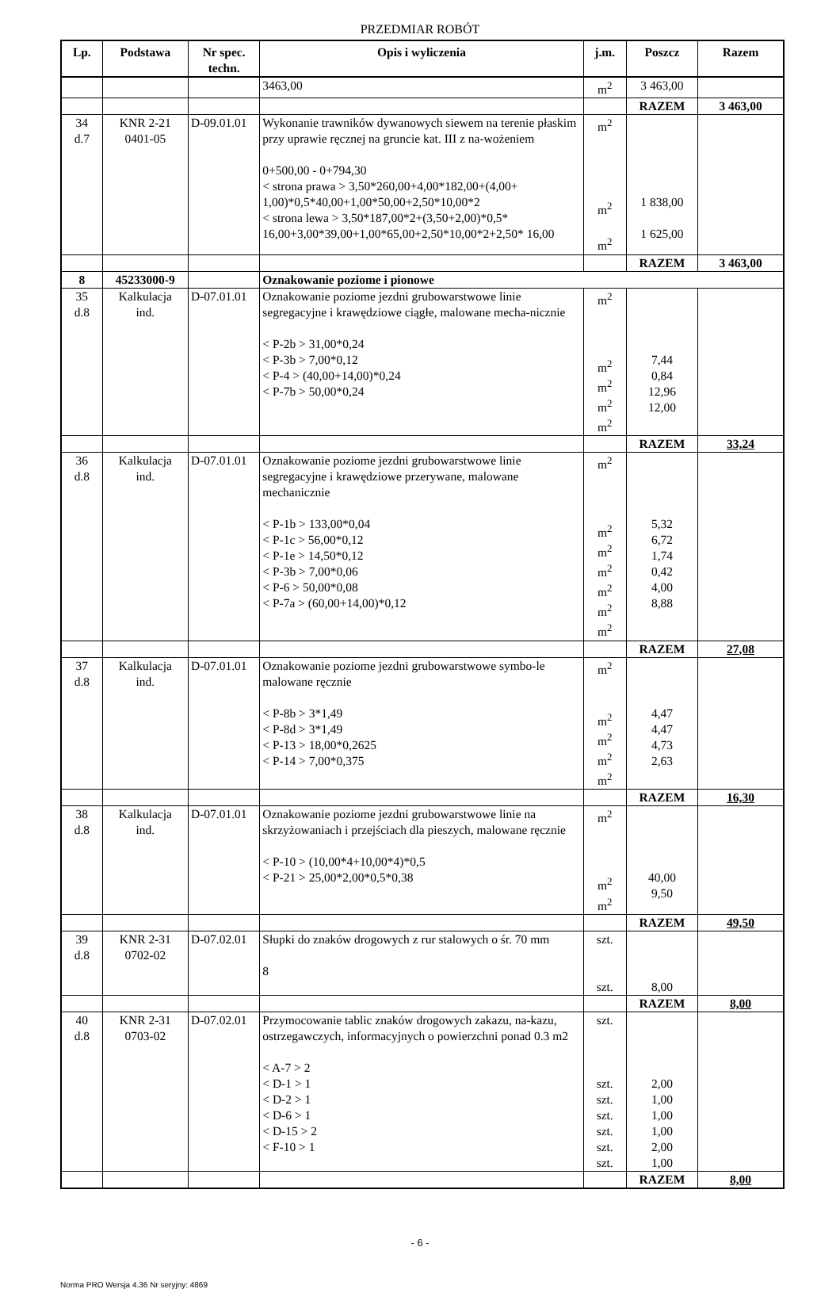PRZEDMIAR ROBÓT
| Lp. | Podstawa | Nr spec. techn. | Opis i wyliczenia | j.m. | Poszcz | Razem |
| --- | --- | --- | --- | --- | --- | --- |
| | | | 3463,00 | m<sup>2</sup> | 3 463,00 | |
| | | | | | RAZEM | 3 463,00 |
| 34 d.7 | KNR 2-21 0401-05 | D-09.01.01 | Wykonanie trawników dywanowych siewem na terenie płaskim przy uprawie ręcznej na gruncie kat. III z na-wożeniem 0+500,00 - 0+794,30 < strona prawa > 3,50*260,00+4,00*182,00+(4,00+ 1,00)*0,5*40,00+1,00*50,00+2,50*10,00*2 < strona lewa > 3,50*187,00*2+(3,50+2,00)*0,5* 16,00+3,00*39,00+1,00*65,00+2,50*10,00*2+2,50* 16,00 | m<sup>2</sup> m<sup>2</sup> m<sup>2</sup> | 1 838,00 1 625,00 | |
| | | | | | RAZEM | 3 463,00 |
| 8 | 45233000-9 | | Oznakowanie poziome i pionowe | | | |
| 35 d.8 | Kalkulacja ind. | D-07.01.01 | Oznakowanie poziome jezdni grubowarstwowe linie segregacyjne i krawędziowe ciągłe, malowane mecha-nicznie < P-2b > 31,00*0,24 < P-3b > 7,00*0,12 < P-4 > (40,00+14,00)*0,24 < P-7b > 50,00*0,24 | m<sup>2</sup> m<sup>2</sup> m<sup>2</sup> m<sup>2</sup> m<sup>2</sup> | 7,44 0,84 12,96 12,00 | |
| | | | | | RAZEM | 33,24 |
| 36 d.8 | Kalkulacja ind. | D-07.01.01 | Oznakowanie poziome jezdni grubowarstwowe linie segregacyjne i krawędziowe przerywane, malowane mechanicznie < P-1b > 133,00*0,04 < P-1c > 56,00*0,12 < P-1e > 14,50*0,12 < P-3b > 7,00*0,06 < P-6 > 50,00*0,08 < P-7a > (60,00+14,00)*0,12 | m<sup>2</sup> m<sup>2</sup> m<sup>2</sup> m<sup>2</sup> m<sup>2</sup> m<sup>2</sup> m<sup>2</sup> | 5,32 6,72 1,74 0,42 4,00 8,88 | |
| | | | | | RAZEM | 27,08 |
| 37 d.8 | Kalkulacja ind. | D-07.01.01 | Oznakowanie poziome jezdni grubowarstwowe symbo-le malowane ręcznie < P-8b > 3*1,49 < P-8d > 3*1,49 < P-13 > 18,00*0,2625 < P-14 > 7,00*0,375 | m<sup>2</sup> m<sup>2</sup> m<sup>2</sup> m<sup>2</sup> m<sup>2</sup> | 4,47 4,47 4,73 2,63 | |
| | | | | | RAZEM | 16,30 |
| 38 d.8 | Kalkulacja ind. | D-07.01.01 | Oznakowanie poziome jezdni grubowarstwowe linie na skrzyżowaniach i przejściach dla pieszych, malowane ręcznie < P-10 > (10,00*4+10,00*4)*0,5 < P-21 > 25,00*2,00*0,5*0,38 | m<sup>2</sup> m<sup>2</sup> m<sup>2</sup> | 40,00 9,50 | |
| | | | | | RAZEM | 49,50 |
| 39 d.8 | KNR 2-31 0702-02 | D-07.02.01 | Słupki do znaków drogowych z rur stalowych o śr. 70 mm 8 | szt. szt. | 8,00 | |
| | | | | | RAZEM | 8,00 |
| 40 d.8 | KNR 2-31 0703-02 | D-07.02.01 | Przymocowanie tablic znaków drogowych zakazu, na-kazu, ostrzegawczych, informacyjnych o powierzchni ponad 0.3 m2 < A-7 > 2 < D-1 > 1 < D-2 > 1 < D-6 > 1 < D-15 > 2 < F-10 > 1 | szt. szt. szt. szt. szt. szt. szt. | 2,00 1,00 1,00 1,00 2,00 1,00 | |
| | | | | | RAZEM | 8,00 |
- 6 -
Norma PRO Wersja 4.36 Nr seryjny: 4869